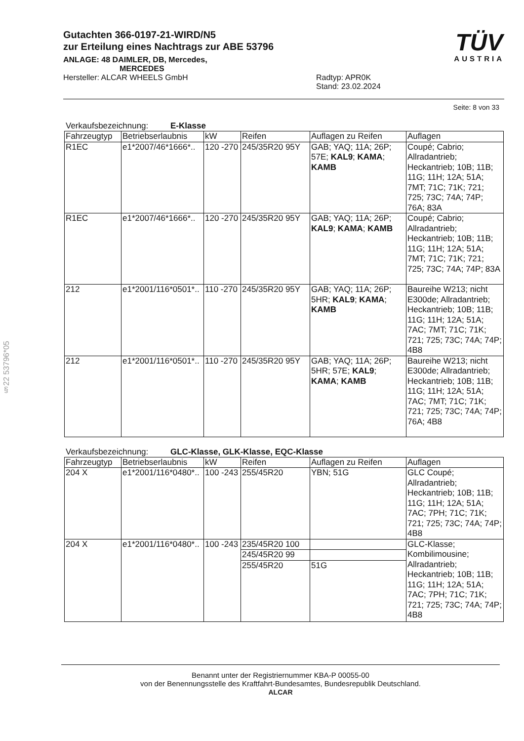§22 53796*05
TÜV
AUSTRIA
Gutachten 366-0197-21-WIRD/N5
zur Erteilung eines Nachtrags zur ABE 53796
ANLAGE: 48 DAIMLER, DB, Mercedes,
MERCEDES
Hersteller: ALCAR WHEELS GmbH Radtyp: APR0K
Stand: 23.02.2024
Seite: 8 von 33
Verkaufsbezeichnung: E-Klasse
| Fahrzeugtyp | Betriebserlaubnis | kW | Reifen | Auflagen zu Reifen | Auflagen |
| --- | --- | --- | --- | --- | --- |
| R1EC | e1*2007/46*1666*.. | 120 -270 | 245/35R20 95Y | GAB; YAQ; 11A; 26P; 57E; KAL9 ; KAMA ; KAMB | Coupé; Cabrio; Allradantrieb; Heckantrieb; 10B; 11B; 11G; 11H; 12A; 51A; 7MT; 71C; 71K; 721; 725; 73C; 74A; 74P; 76A; 83A |
| R1EC | e1*2007/46*1666*.. | 120 -270 | 245/35R20 95Y | GAB; YAQ; 11A; 26P; KAL9 ; KAMA ; KAMB | Coupé; Cabrio; Allradantrieb; Heckantrieb; 10B; 11B; 11G; 11H; 12A; 51A; 7MT; 71C; 71K; 721; 725; 73C; 74A; 74P; 83A |
| 212 | e1*2001/116*0501*.. | 110 -270 | 245/35R20 95Y | GAB; YAQ; 11A; 26P; 5HR; KAL9 ; KAMA ; KAMB | Baureihe W213; nicht E300de; Allradantrieb; Heckantrieb; 10B; 11B; 11G; 11H; 12A; 51A; 7AC; 7MT; 71C; 71K; 721; 725; 73C; 74A; 74P; 4B8 |
| 212 | e1*2001/116*0501*.. | 110 -270 | 245/35R20 95Y | GAB; YAQ; 11A; 26P; 5HR; 57E; KAL9 ; KAMA ; KAMB | Baureihe W213; nicht E300de; Allradantrieb; Heckantrieb; 10B; 11B; 11G; 11H; 12A; 51A; 7AC; 7MT; 71C; 71K; 721; 725; 73C; 74A; 74P; 76A; 4B8 |
Verkaufsbezeichnung: GLC-Klasse, GLK-Klasse, EQC-Klasse
| Fahrzeugtyp | Betriebserlaubnis | kW | Reifen | Auflagen zu Reifen | Auflagen |
| --- | --- | --- | --- | --- | --- |
| 204 X | e1*2001/116*0480*.. | 100 -243 | 255/45R20 | YBN; 51G | GLC Coupé; Allradantrieb; Heckantrieb; 10B; 11B; 11G; 11H; 12A; 51A; 7AC; 7PH; 71C; 71K; 721; 725; 73C; 74A; 74P; 4B8 |
| 204 X | e1*2001/116*0480*.. | 100 -243 | 235/45R20 100 | | GLC-Klasse; Kombilimousine; Allradantrieb; Heckantrieb; 10B; 11B; 11G; 11H; 12A; 51A; 7AC; 7PH; 71C; 71K; 721; 725; 73C; 74A; 74P; 4B8 |
| | | | 245/45R20 99 | | |
| | | | 255/45R20 | 51G | |
Benannt unter der Registriernummer KBA-P 00055-00
von der Benennungsstelle des Kraftfahrt-Bundesamtes, Bundesrepublik Deutschland.
ALCAR